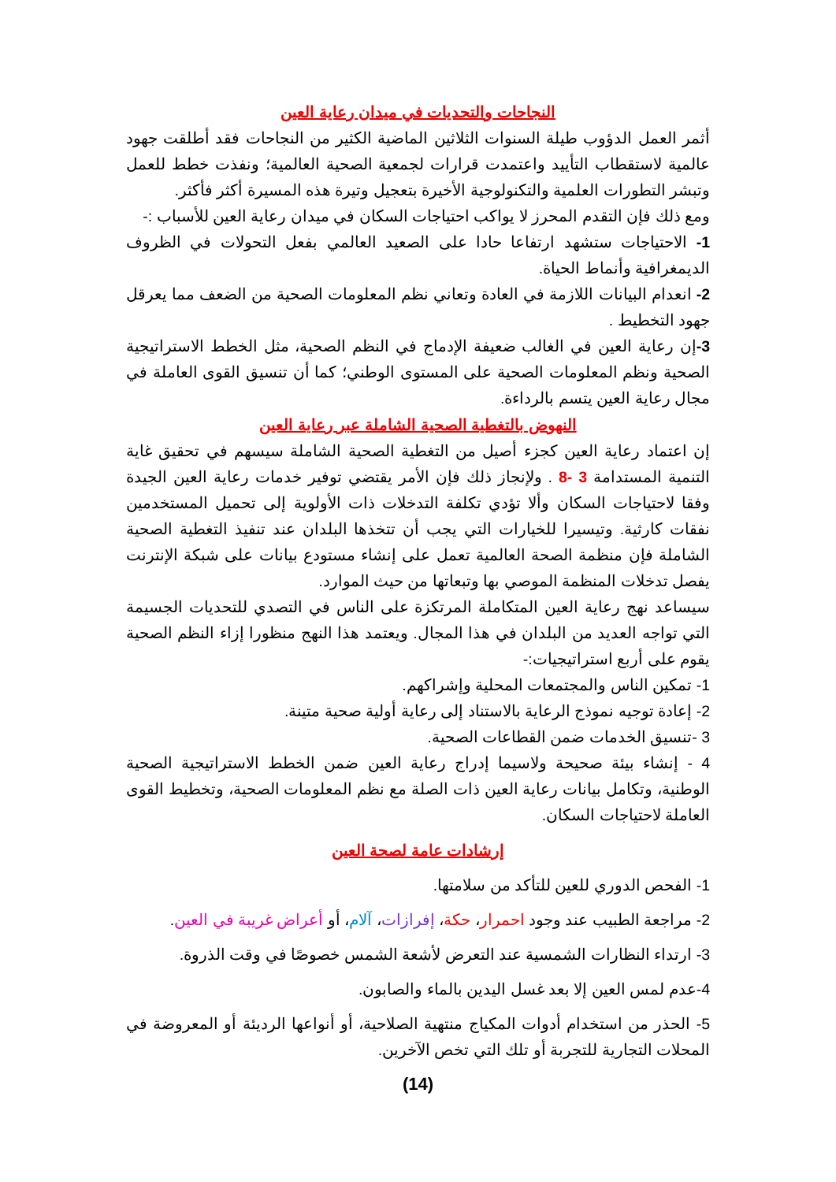النجاحات والتحديات في ميدان رعاية العين
أثمر العمل الدؤوب طيلة السنوات الثلاثين الماضية الكثير من النجاحات فقد أطلقت جهود عالمية لاستقطاب التأييد واعتمدت قرارات لجمعية الصحية العالمية؛ ونفذت خطط للعمل وتبشر التطورات العلمية والتكنولوجية الأخيرة بتعجيل وتيرة هذه المسيرة أكثر فأكثر.
ومع ذلك فإن التقدم المحرز لا يواكب احتياجات السكان في ميدان رعاية العين للأسباب :-
1- الاحتياجات ستشهد ارتفاعا حادا على الصعيد العالمي بفعل التحولات في الظروف الديمغرافية وأنماط الحياة.
2- انعدام البيانات اللازمة في العادة وتعاني نظم المعلومات الصحية من الضعف مما يعرقل جهود التخطيط .
3-إن رعاية العين في الغالب ضعيفة الإدماج في النظم الصحية، مثل الخطط الاستراتيجية الصحية ونظم المعلومات الصحية على المستوى الوطني؛ كما أن تنسيق القوى العاملة في مجال رعاية العين يتسم بالرداءة.
النهوض بالتغطية الصحية الشاملة عبر رعاية العين
إن اعتماد رعاية العين كجزء أصيل من التغطية الصحية الشاملة سيسهم في تحقيق غاية التنمية المستدامة 3 -8 . ولإنجاز ذلك فإن الأمر يقتضي توفير خدمات رعاية العين الجيدة وفقا لاحتياجات السكان وألا تؤدي تكلفة التدخلات ذات الأولوية إلى تحميل المستخدمين نفقات كارثية. وتيسيرا للخيارات التي يجب أن تتخذها البلدان عند تنفيذ التغطية الصحية الشاملة فإن منظمة الصحة العالمية تعمل على إنشاء مستودع بيانات على شبكة الإنترنت يفصل تدخلات المنظمة الموصي بها وتبعاتها من حيث الموارد.
سيساعد نهج رعاية العين المتكاملة المرتكزة على الناس في التصدي للتحديات الجسيمة التي تواجه العديد من البلدان في هذا المجال. ويعتمد هذا النهج منظورا إزاء النظم الصحية يقوم على أربع استراتيجيات:-
1- تمكين الناس والمجتمعات المحلية وإشراكهم.
2- إعادة توجيه نموذج الرعاية بالاستناد إلى رعاية أولية صحية متينة.
3 -تنسيق الخدمات ضمن القطاعات الصحية.
4 - إنشاء بيئة صحيحة ولاسيما إدراج رعاية العين ضمن الخطط الاستراتيجية الصحية الوطنية، وتكامل بيانات رعاية العين ذات الصلة مع نظم المعلومات الصحية، وتخطيط القوى العاملة لاحتياجات السكان.
إرشادات عامة لصحة العين
1- الفحص الدوري للعين للتأكد من سلامتها.
2- مراجعة الطبيب عند وجود احمرار، حكة، إفرازات، آلام، أو أعراض غريبة في العين.
3- ارتداء النظارات الشمسية عند التعرض لأشعة الشمس خصوصًا في وقت الذروة.
4-عدم لمس العين إلا بعد غسل اليدين بالماء والصابون.
5- الحذر من استخدام أدوات المكياج منتهية الصلاحية، أو أنواعها الرديئة أو المعروضة في المحلات التجارية للتجربة أو تلك التي تخص الآخرين.
(14)